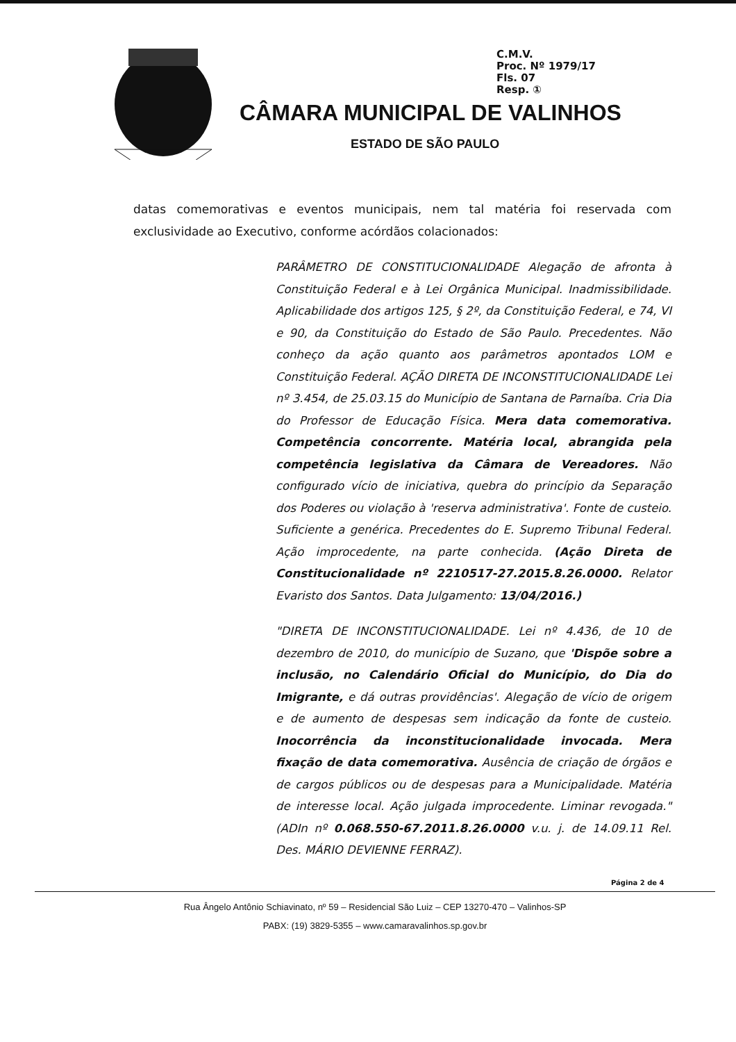C.M.V.
Proc. Nº 1979/17
Fls. 07
Resp. ①
CÂMARA MUNICIPAL DE VALINHOS
ESTADO DE SÃO PAULO
datas comemorativas e eventos municipais, nem tal matéria foi reservada com exclusividade ao Executivo, conforme acórdãos colacionados:
PARÂMETRO DE CONSTITUCIONALIDADE Alegação de afronta à Constituição Federal e à Lei Orgânica Municipal. Inadmissibilidade. Aplicabilidade dos artigos 125, § 2º, da Constituição Federal, e 74, VI e 90, da Constituição do Estado de São Paulo. Precedentes. Não conheço da ação quanto aos parâmetros apontados LOM e Constituição Federal. AÇÃO DIRETA DE INCONSTITUCIONALIDADE Lei nº 3.454, de 25.03.15 do Município de Santana de Parnaíba. Cria Dia do Professor de Educação Física. Mera data comemorativa. Competência concorrente. Matéria local, abrangida pela competência legislativa da Câmara de Vereadores. Não configurado vício de iniciativa, quebra do princípio da Separação dos Poderes ou violação à 'reserva administrativa'. Fonte de custeio. Suficiente a genérica. Precedentes do E. Supremo Tribunal Federal. Ação improcedente, na parte conhecida. (Ação Direta de Constitucionalidade nº 2210517-27.2015.8.26.0000. Relator Evaristo dos Santos. Data Julgamento: 13/04/2016.)
"DIRETA DE INCONSTITUCIONALIDADE. Lei nº 4.436, de 10 de dezembro de 2010, do município de Suzano, que 'Dispõe sobre a inclusão, no Calendário Oficial do Município, do Dia do Imigrante, e dá outras providências'. Alegação de vício de origem e de aumento de despesas sem indicação da fonte de custeio. Inocorrência da inconstitucionalidade invocada. Mera fixação de data comemorativa. Ausência de criação de órgãos e de cargos públicos ou de despesas para a Municipalidade. Matéria de interesse local. Ação julgada improcedente. Liminar revogada." (ADIn nº 0.068.550-67.2011.8.26.0000 v.u. j. de 14.09.11 Rel. Des. MÁRIO DEVIENNE FERRAZ).
Página 2 de 4
Rua Ângelo Antônio Schiavinato, nº 59 – Residencial São Luiz – CEP 13270-470 – Valinhos-SP
PABX: (19) 3829-5355 – www.camaravalinhos.sp.gov.br